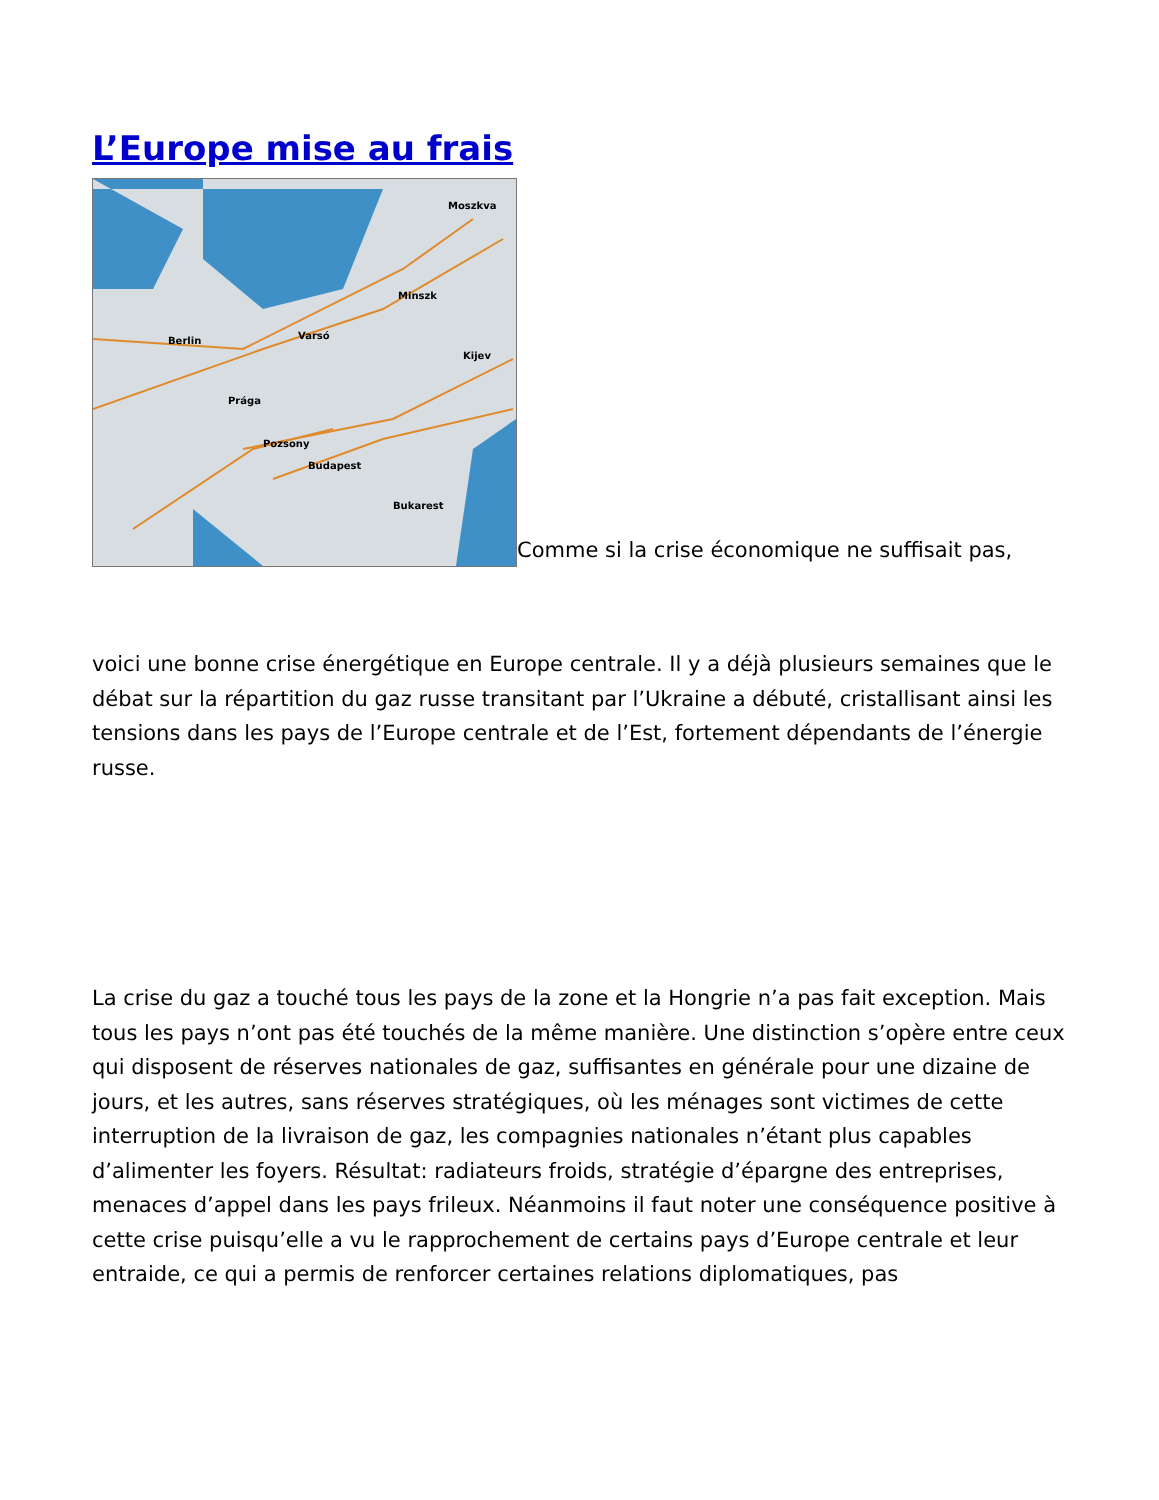L’Europe mise au frais
Moszkva
Minszk
Berlin
Varsó
Kijev
Prága
Pozsony
Budapest
Bukarest
Comme si la crise économique ne suffisait pas,
voici une bonne crise énergétique en Europe centrale. Il y a déjà plusieurs semaines que le débat sur la répartition du gaz russe transitant par l’Ukraine a débuté, cristallisant ainsi les tensions dans les pays de l’Europe centrale et de l’Est, fortement dépendants de l’énergie russe.
La crise du gaz a touché tous les pays de la zone et la Hongrie n’a pas fait exception. Mais tous les pays n’ont pas été touchés de la même manière. Une distinction s’opère entre ceux qui disposent de réserves nationales de gaz, suffisantes en générale pour une dizaine de jours, et les autres, sans réserves stratégiques, où les ménages sont victimes de cette interruption de la livraison de gaz, les compagnies nationales n’étant plus capables d’alimenter les foyers. Résultat: radiateurs froids, stratégie d’épargne des entreprises, menaces d’appel dans les pays frileux. Néanmoins il faut noter une conséquence positive à cette crise puisqu’elle a vu le rapprochement de certains pays d’Europe centrale et leur entraide, ce qui a permis de renforcer certaines relations diplomatiques, pas